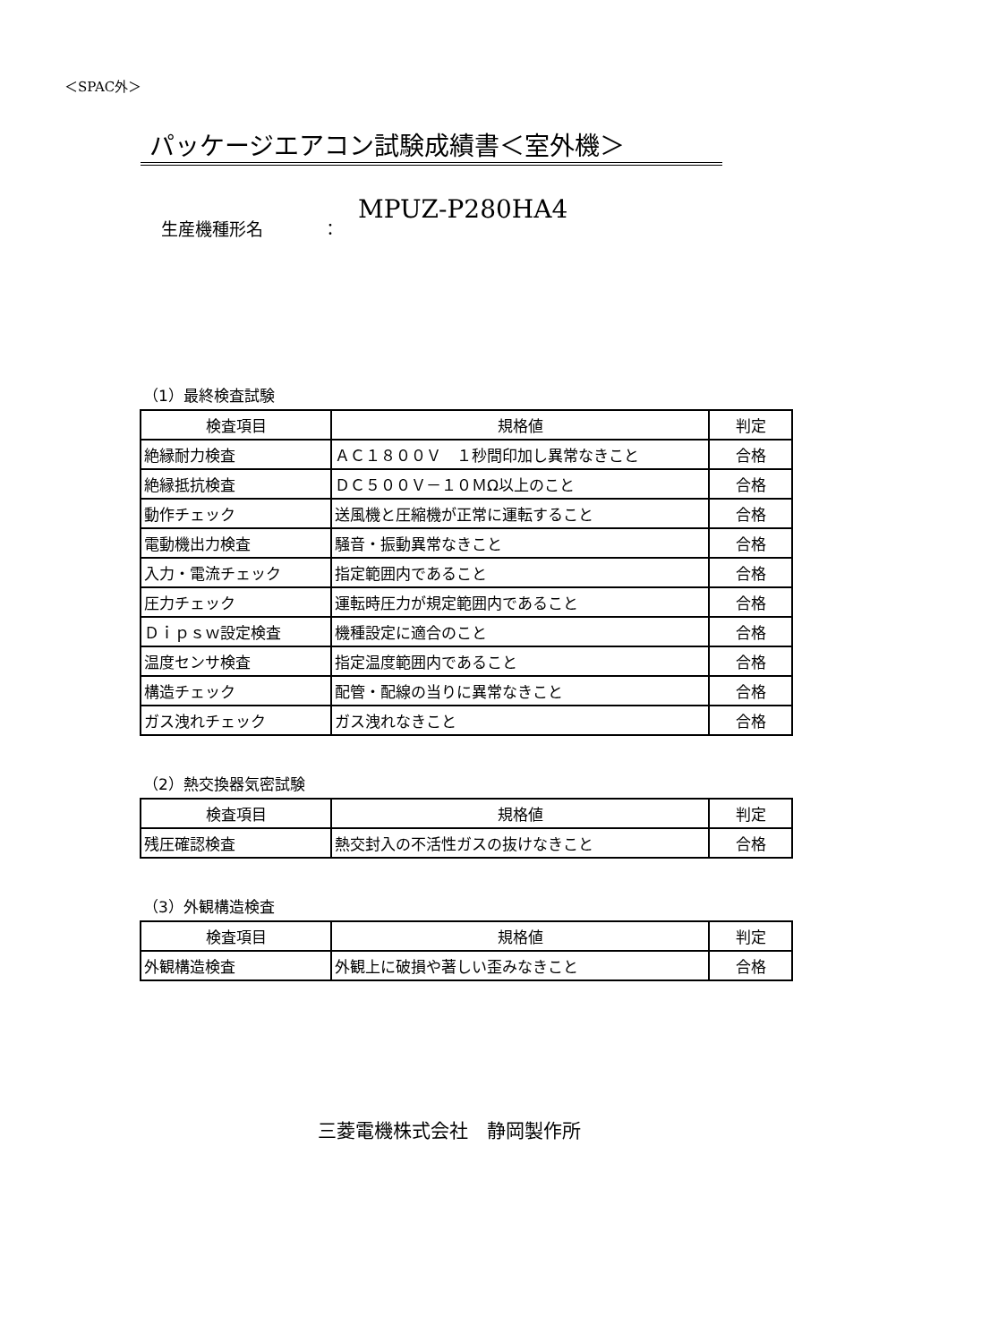＜SPAC外＞
パッケージエアコン試験成績書＜室外機＞
生産機種形名 ： MPUZ-P280HA4
（1）最終検査試験
| 検査項目 | 規格値 | 判定 |
| --- | --- | --- |
| 絶縁耐力検査 | ＡＣ１８００Ｖ １秒間印加し異常なきこと | 合格 |
| 絶縁抵抗検査 | ＤＣ５００Ｖ－１０ＭΩ以上のこと | 合格 |
| 動作チェック | 送風機と圧縮機が正常に運転すること | 合格 |
| 電動機出力検査 | 騒音・振動異常なきこと | 合格 |
| 入力・電流チェック | 指定範囲内であること | 合格 |
| 圧力チェック | 運転時圧力が規定範囲内であること | 合格 |
| Ｄｉｐｓｗ設定検査 | 機種設定に適合のこと | 合格 |
| 温度センサ検査 | 指定温度範囲内であること | 合格 |
| 構造チェック | 配管・配線の当りに異常なきこと | 合格 |
| ガス洩れチェック | ガス洩れなきこと | 合格 |
（2）熱交換器気密試験
| 検査項目 | 規格値 | 判定 |
| --- | --- | --- |
| 残圧確認検査 | 熱交封入の不活性ガスの抜けなきこと | 合格 |
（3）外観構造検査
| 検査項目 | 規格値 | 判定 |
| --- | --- | --- |
| 外観構造検査 | 外観上に破損や著しい歪みなきこと | 合格 |
三菱電機株式会社　静岡製作所